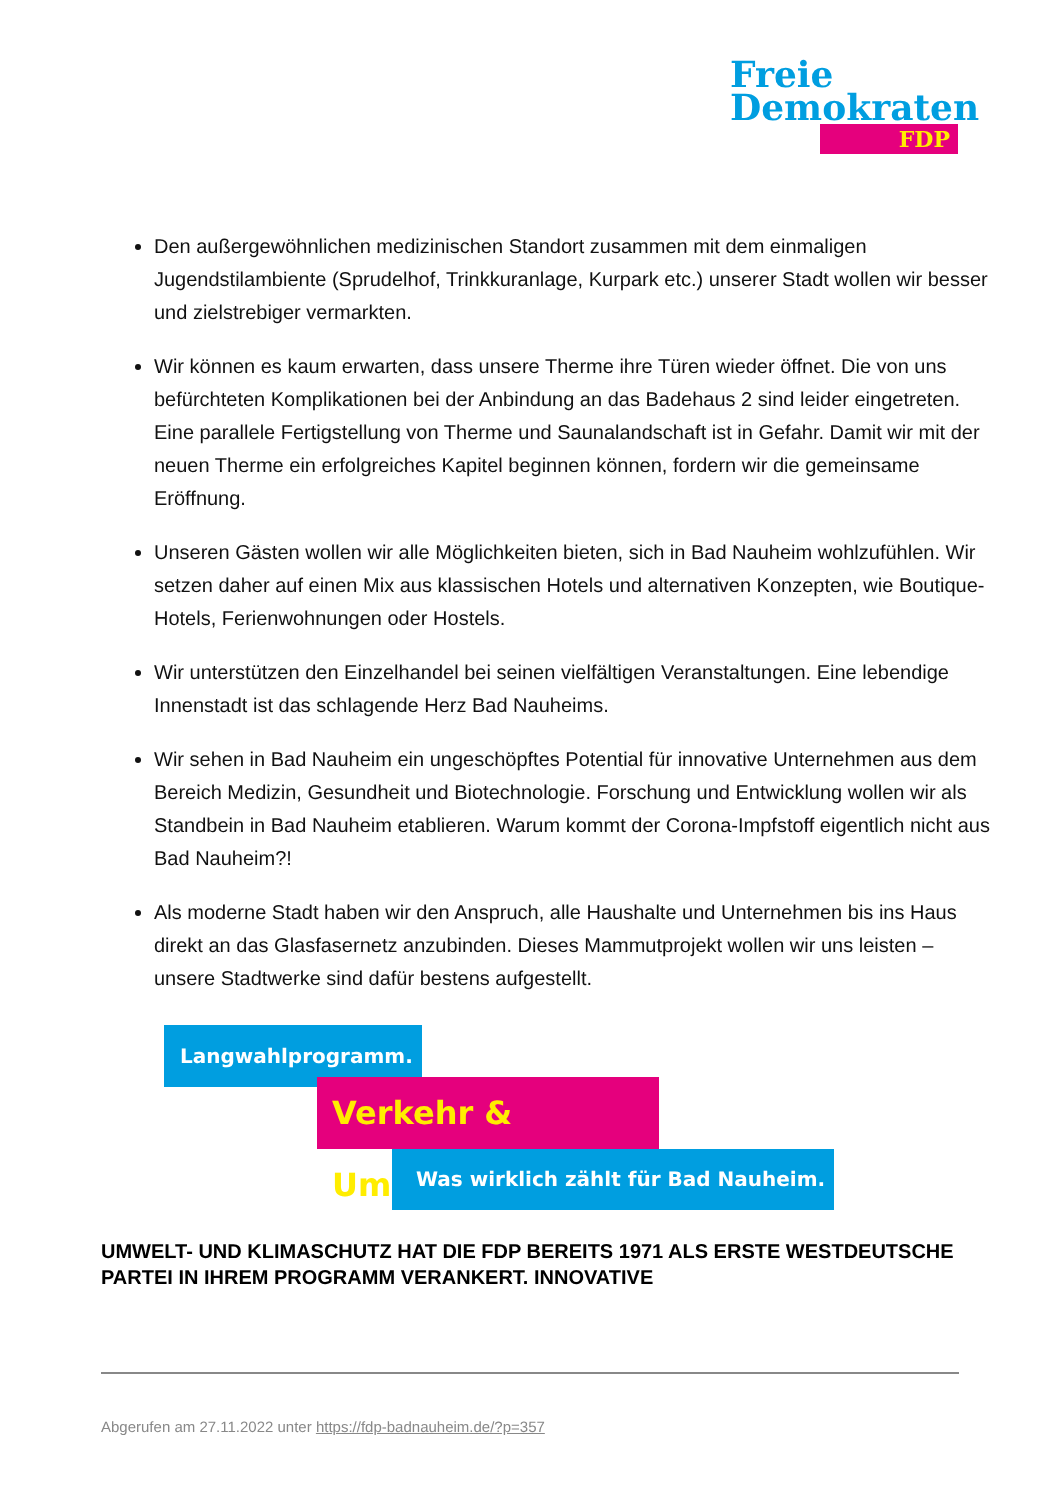Freie
Demokraten
FDP
Den außergewöhnlichen medizinischen Standort zusammen mit dem einmaligen Jugendstilambiente (Sprudelhof, Trinkkuranlage, Kurpark etc.) unserer Stadt wollen wir besser und zielstrebiger vermarkten.
Wir können es kaum erwarten, dass unsere Therme ihre Türen wieder öffnet. Die von uns befürchteten Komplikationen bei der Anbindung an das Badehaus 2 sind leider eingetreten. Eine parallele Fertigstellung von Therme und Saunalandschaft ist in Gefahr. Damit wir mit der neuen Therme ein erfolgreiches Kapitel beginnen können, fordern wir die gemeinsame Eröffnung.
Unseren Gästen wollen wir alle Möglichkeiten bieten, sich in Bad Nauheim wohlzufühlen. Wir setzen daher auf einen Mix aus klassischen Hotels und alternativen Konzepten, wie Boutique-Hotels, Ferienwohnungen oder Hostels.
Wir unterstützen den Einzelhandel bei seinen vielfältigen Veranstaltungen. Eine lebendige Innenstadt ist das schlagende Herz Bad Nauheims.
Wir sehen in Bad Nauheim ein ungeschöpftes Potential für innovative Unternehmen aus dem Bereich Medizin, Gesundheit und Biotechnologie. Forschung und Entwicklung wollen wir als Standbein in Bad Nauheim etablieren. Warum kommt der Corona-Impfstoff eigentlich nicht aus Bad Nauheim?!
Als moderne Stadt haben wir den Anspruch, alle Haushalte und Unternehmen bis ins Haus direkt an das Glasfasernetz anzubinden. Dieses Mammutprojekt wollen wir uns leisten – unsere Stadtwerke sind dafür bestens aufgestellt.
Langwahlprogramm.
Verkehr & Umwelt.
Was wirklich zählt für Bad Nauheim.
UMWELT- UND KLIMASCHUTZ HAT DIE FDP BEREITS 1971 ALS ERSTE WESTDEUTSCHE PARTEI IN IHREM PROGRAMM VERANKERT. INNOVATIVE
Abgerufen am 27.11.2022 unter https://fdp-badnauheim.de/?p=357